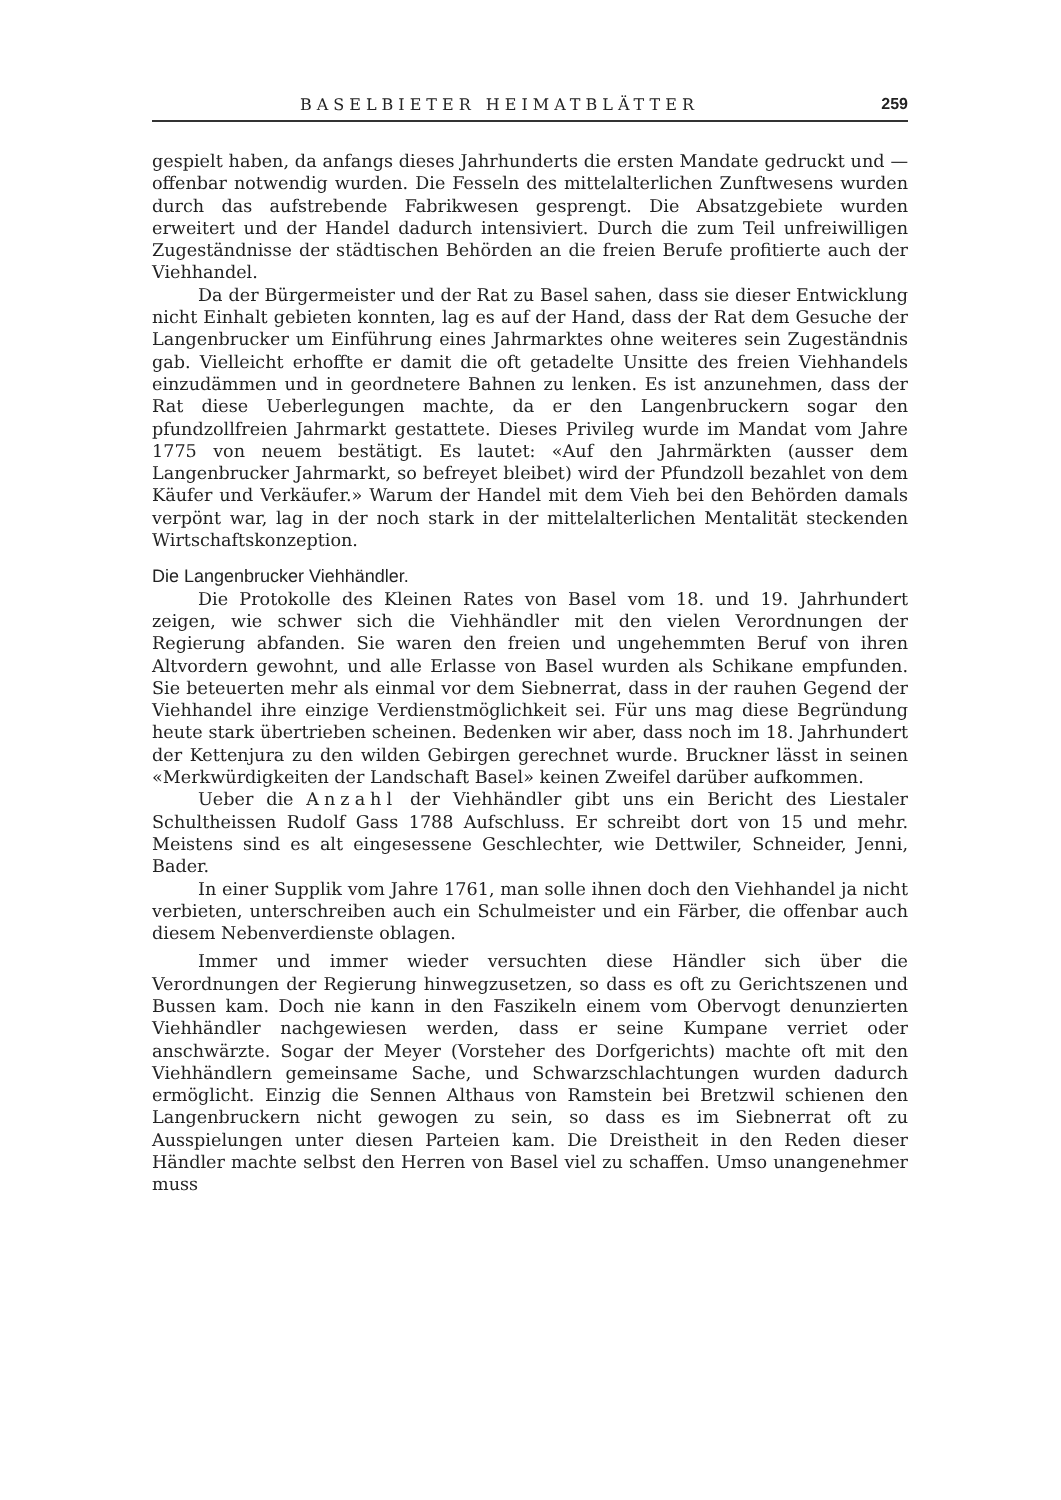BASELBIETER HEIMATBLÄTTER 259
gespielt haben, da anfangs dieses Jahrhunderts die ersten Mandate gedruckt und — offenbar notwendig wurden. Die Fesseln des mittelalterlichen Zunftwesens wurden durch das aufstrebende Fabrikwesen gesprengt. Die Absatzgebiete wurden erweitert und der Handel dadurch intensiviert. Durch die zum Teil unfreiwilligen Zugeständnisse der städtischen Behörden an die freien Berufe profitierte auch der Viehhandel.
Da der Bürgermeister und der Rat zu Basel sahen, dass sie dieser Entwicklung nicht Einhalt gebieten konnten, lag es auf der Hand, dass der Rat dem Gesuche der Langenbrucker um Einführung eines Jahrmarktes ohne weiteres sein Zugeständnis gab. Vielleicht erhoffte er damit die oft getadelte Unsitte des freien Viehhandels einzudämmen und in geordnetere Bahnen zu lenken. Es ist anzunehmen, dass der Rat diese Ueberlegungen machte, da er den Langenbruckern sogar den pfundzollfreien Jahrmarkt gestattete. Dieses Privileg wurde im Mandat vom Jahre 1775 von neuem bestätigt. Es lautet: «Auf den Jahrmärkten (ausser dem Langenbrucker Jahrmarkt, so befreyet bleibet) wird der Pfundzoll bezahlet von dem Käufer und Verkäufer.» Warum der Handel mit dem Vieh bei den Behörden damals verpönt war, lag in der noch stark in der mittelalterlichen Mentalität steckenden Wirtschaftskonzeption.
Die Langenbrucker Viehhändler.
Die Protokolle des Kleinen Rates von Basel vom 18. und 19. Jahrhundert zeigen, wie schwer sich die Viehhändler mit den vielen Verordnungen der Regierung abfanden. Sie waren den freien und ungehemmten Beruf von ihren Altvordern gewohnt, und alle Erlasse von Basel wurden als Schikane empfunden. Sie beteuerten mehr als einmal vor dem Siebnerrat, dass in der rauhen Gegend der Viehhandel ihre einzige Verdienstmöglichkeit sei. Für uns mag diese Begründung heute stark übertrieben scheinen. Bedenken wir aber, dass noch im 18. Jahrhundert der Kettenjura zu den wilden Gebirgen gerechnet wurde. Bruckner lässt in seinen «Merkwürdigkeiten der Landschaft Basel» keinen Zweifel darüber aufkommen.
Ueber die Anzahl der Viehhändler gibt uns ein Bericht des Liestaler Schultheissen Rudolf Gass 1788 Aufschluss. Er schreibt dort von 15 und mehr. Meistens sind es alt eingesessene Geschlechter, wie Dettwiler, Schneider, Jenni, Bader.
In einer Supplik vom Jahre 1761, man solle ihnen doch den Viehhandel ja nicht verbieten, unterschreiben auch ein Schulmeister und ein Färber, die offenbar auch diesem Nebenverdienste oblagen.
Immer und immer wieder versuchten diese Händler sich über die Verordnungen der Regierung hinwegzusetzen, so dass es oft zu Gerichtszenen und Bussen kam. Doch nie kann in den Faszikeln einem vom Obervogt denunzierten Viehhändler nachgewiesen werden, dass er seine Kumpane verriet oder anschwärzte. Sogar der Meyer (Vorsteher des Dorfgerichts) machte oft mit den Viehhändlern gemeinsame Sache, und Schwarzschlachtungen wurden dadurch ermöglicht. Einzig die Sennen Althaus von Ramstein bei Bretzwil schienen den Langenbruckern nicht gewogen zu sein, so dass es im Siebnerrat oft zu Ausspielungen unter diesen Parteien kam. Die Dreistheit in den Reden dieser Händler machte selbst den Herren von Basel viel zu schaffen. Umso unangenehmer muss